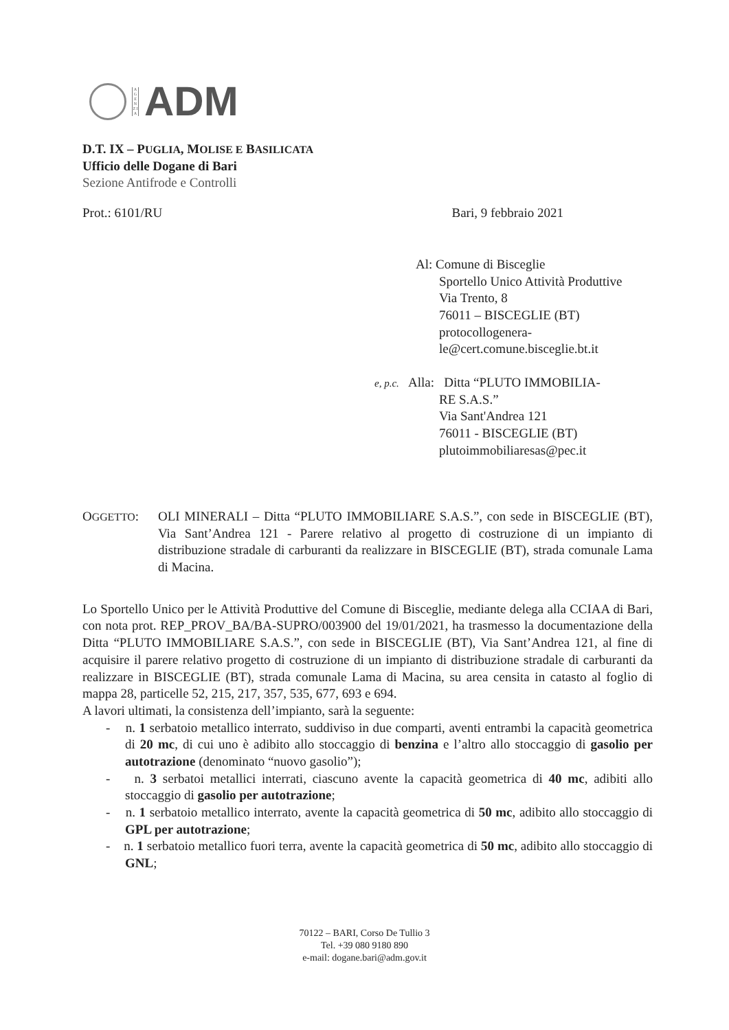A G E N Z I A
ADM
D.T. IX – PUGLIA, MOLISE E BASILICATA
Ufficio delle Dogane di Bari
Sezione Antifrode e Controlli
Prot.: 6101/RU Bari, 9 febbraio 2021
Al: Comune di Bisceglie
Sportello Unico Attività Produttive
Via Trento, 8
76011 – BISCEGLIE (BT)
protocollogenera-
le@cert.comune.bisceglie.bt.it
e, p.c. Alla: Ditta “PLUTO IMMOBILIA-
RE S.A.S.”
Via Sant'Andrea 121
76011 - BISCEGLIE (BT)
plutoimmobiliaresas@pec.it
OGGETTO: OLI MINERALI – Ditta “PLUTO IMMOBILIARE S.A.S.”, con sede in BISCEGLIE (BT), Via Sant’Andrea 121 - Parere relativo al progetto di costruzione di un impianto di distribuzione stradale di carburanti da realizzare in BISCEGLIE (BT), strada comunale Lama di Macina.
Lo Sportello Unico per le Attività Produttive del Comune di Bisceglie, mediante delega alla CCIAA di Bari, con nota prot. REP_PROV_BA/BA-SUPRO/003900 del 19/01/2021, ha trasmesso la documentazione della Ditta “PLUTO IMMOBILIARE S.A.S.”, con sede in BISCEGLIE (BT), Via Sant’Andrea 121, al fine di acquisire il parere relativo progetto di costruzione di un impianto di distribuzione stradale di carburanti da realizzare in BISCEGLIE (BT), strada comunale Lama di Macina, su area censita in catasto al foglio di mappa 28, particelle 52, 215, 217, 357, 535, 677, 693 e 694.
A lavori ultimati, la consistenza dell’impianto, sarà la seguente:
- n. 1 serbatoio metallico interrato, suddiviso in due comparti, aventi entrambi la capacità geometrica di 20 mc, di cui uno è adibito allo stoccaggio di benzina e l’altro allo stoccaggio di gasolio per autotrazione (denominato “nuovo gasolio”);
- n. 3 serbatoi metallici interrati, ciascuno avente la capacità geometrica di 40 mc, adibiti allo stoccaggio di gasolio per autotrazione;
- n. 1 serbatoio metallico interrato, avente la capacità geometrica di 50 mc, adibito allo stoccaggio di GPL per autotrazione;
- n. 1 serbatoio metallico fuori terra, avente la capacità geometrica di 50 mc, adibito allo stoccaggio di GNL;
70122 – BARI, Corso De Tullio 3
Tel. +39 080 9180 890
e-mail: dogane.bari@adm.gov.it